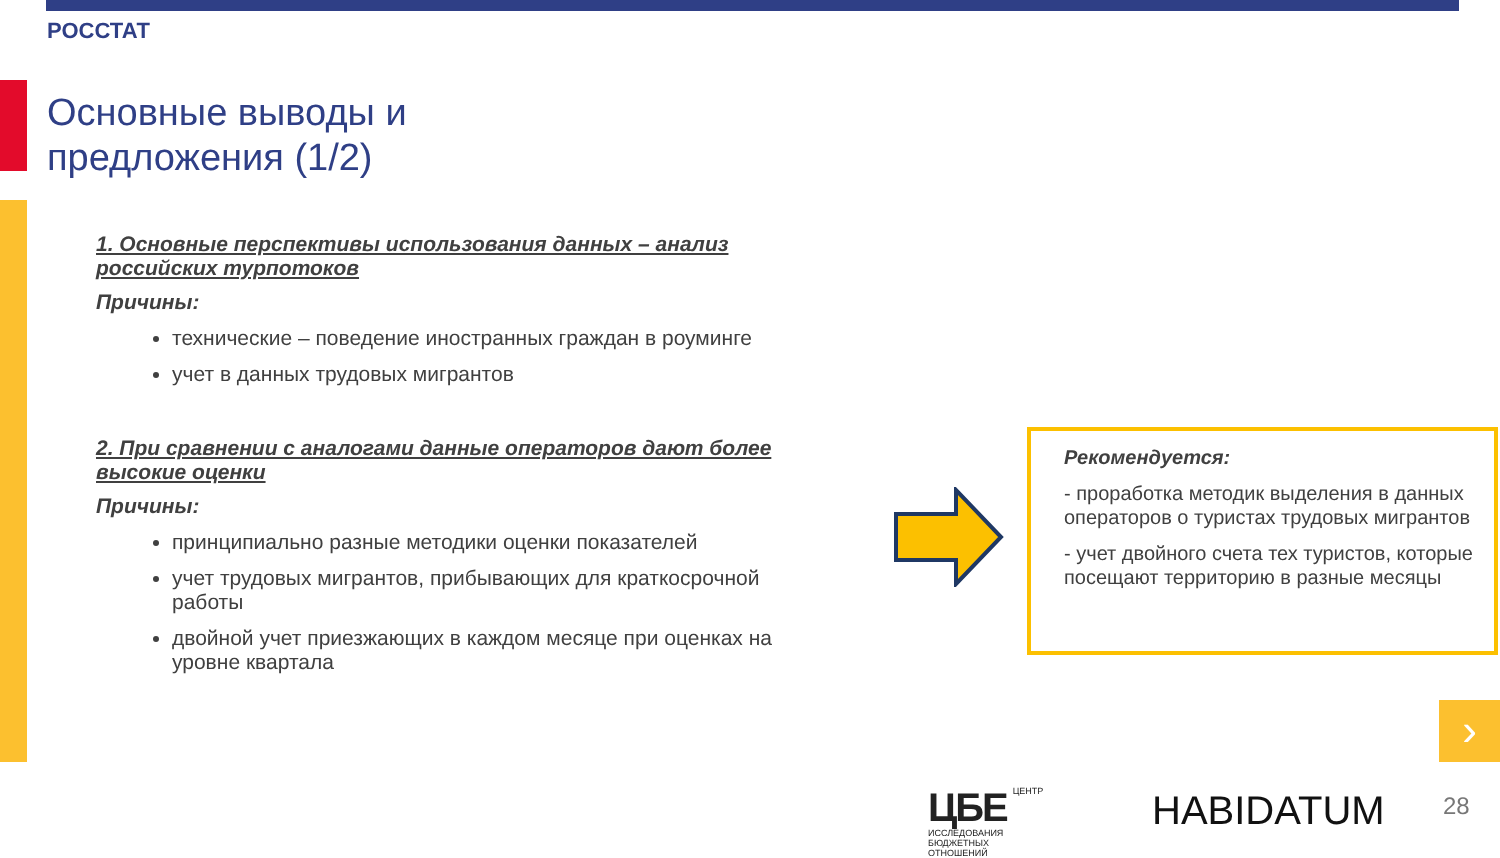РОССТАТ
Основные выводы и
предложения (1/2)
1. Основные перспективы использования данных – анализ российских турпотоков
Причины:
технические – поведение иностранных граждан в роуминге
учет в данных трудовых мигрантов
2. При сравнении с аналогами данные операторов дают более высокие оценки
Причины:
принципиально разные методики оценки показателей
учет трудовых мигрантов, прибывающих для краткосрочной работы
двойной учет приезжающих в каждом месяце при оценках на уровне квартала
Рекомендуется:
- проработка методик выделения в данных операторов о туристах трудовых мигрантов
- учет двойного счета тех туристов, которые посещают территорию в разные месяцы
›
ЦБЕ ЦЕНТР
ИССЛЕДОВАНИЯ
БЮДЖЕТНЫХ
ОТНОШЕНИЙ
HABIDATUM 28